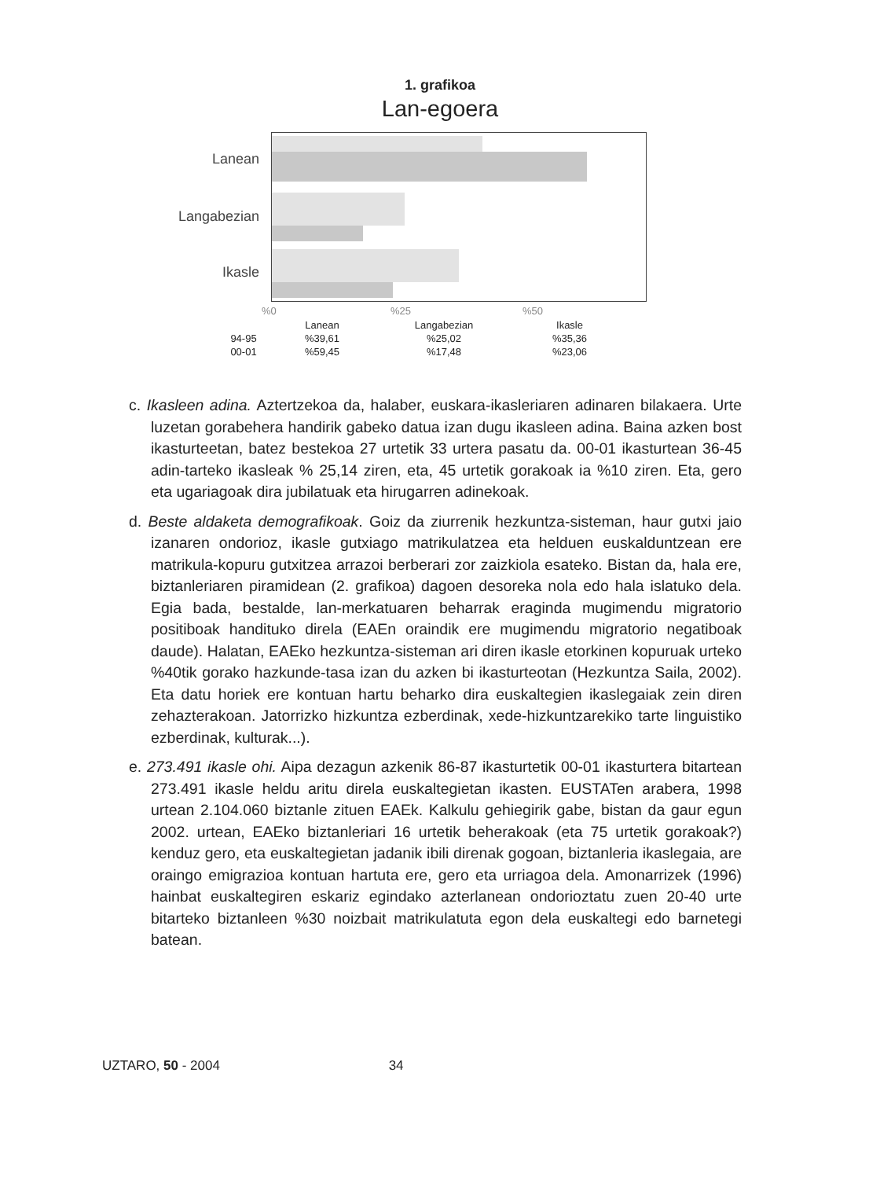1. grafikoa
Lan-egoera
Lanean
Langabezian
Ikasle
%0 %25 %50
| | Lanean | Langabezian | Ikasle |
| --- | --- | --- | --- |
| 94-95 | %39,61 | %25,02 | %35,36 |
| 00-01 | %59,45 | %17,48 | %23,06 |
c. Ikasleen adina. Aztertzekoa da, halaber, euskara-ikasleriaren adinaren bilakaera. Urte luzetan gorabehera handirik gabeko datua izan dugu ikasleen adina. Baina azken bost ikasturteetan, batez bestekoa 27 urtetik 33 urtera pasatu da. 00-01 ikasturtean 36-45 adin-tarteko ikasleak % 25,14 ziren, eta, 45 urtetik gorakoak ia %10 ziren. Eta, gero eta ugariagoak dira jubilatuak eta hirugarren adinekoak.
d. Beste aldaketa demografikoak. Goiz da ziurrenik hezkuntza-sisteman, haur gutxi jaio izanaren ondorioz, ikasle gutxiago matrikulatzea eta helduen euskalduntzean ere matrikula-kopuru gutxitzea arrazoi berberari zor zaizkiola esateko. Bistan da, hala ere, biztanleriaren piramidean (2. grafikoa) dagoen desoreka nola edo hala islatuko dela. Egia bada, bestalde, lan-merkatuaren beharrak eraginda mugimendu migratorio positiboak handituko direla (EAEn oraindik ere mugimendu migratorio negatiboak daude). Halatan, EAEko hezkuntza-sisteman ari diren ikasle etorkinen kopuruak urteko %40tik gorako hazkunde-tasa izan du azken bi ikasturteotan (Hezkuntza Saila, 2002). Eta datu horiek ere kontuan hartu beharko dira euskaltegien ikaslegaiak zein diren zehazterakoan. Jatorrizko hizkuntza ezberdinak, xede-hizkuntzarekiko tarte linguistiko ezberdinak, kulturak...).
e. 273.491 ikasle ohi. Aipa dezagun azkenik 86-87 ikasturtetik 00-01 ikasturtera bitartean 273.491 ikasle heldu aritu direla euskaltegietan ikasten. EUSTATen arabera, 1998 urtean 2.104.060 biztanle zituen EAEk. Kalkulu gehiegirik gabe, bistan da gaur egun 2002. urtean, EAEko biztanleriari 16 urtetik beherakoak (eta 75 urtetik gorakoak?) kenduz gero, eta euskaltegietan jadanik ibili direnak gogoan, biztanleria ikaslegaia, are oraingo emigrazioa kontuan hartuta ere, gero eta urriagoa dela. Amonarrizek (1996) hainbat euskaltegiren eskariz egindako azterlanean ondorioztatu zuen 20-40 urte bitarteko biztanleen %30 noizbait matrikulatuta egon dela euskaltegi edo barnetegi batean.
UZTARO, 50 - 2004 34